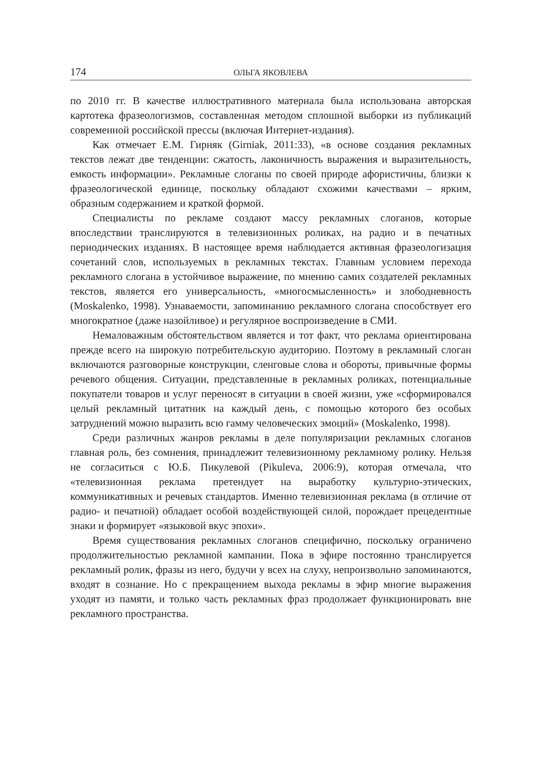174 ОЛЬГА ЯКОВЛЕВА
по 2010 гг. В качестве иллюстративного материала была использована авторская картотека фразеологизмов, составленная методом сплошной выборки из публикаций современной российской прессы (включая Интернет-издания).
Как отмечает Е.М. Гирняк (Girniak, 2011:33), «в основе создания рекламных текстов лежат две тенденции: сжатость, лаконичность выражения и выразительность, емкость информации». Рекламные слоганы по своей природе афористичны, близки к фразеологической единице, поскольку обладают схожими качествами – ярким, образным содержанием и краткой формой.
Специалисты по рекламе создают массу рекламных слоганов, которые впоследствии транслируются в телевизионных роликах, на радио и в печатных периодических изданиях. В настоящее время наблюдается активная фразеологизация сочетаний слов, используемых в рекламных текстах. Главным условием перехода рекламного слогана в устойчивое выражение, по мнению самих создателей рекламных текстов, является его универсальность, «многосмысленность» и злободневность (Moskalenko, 1998). Узнаваемости, запоминанию рекламного слогана способствует его многократное (даже назойливое) и регулярное воспроизведение в СМИ.
Немаловажным обстоятельством является и тот факт, что реклама ориентирована прежде всего на широкую потребительскую аудиторию. Поэтому в рекламный слоган включаются разговорные конструкции, сленговые слова и обороты, привычные формы речевого общения. Ситуации, представленные в рекламных роликах, потенциальные покупатели товаров и услуг переносят в ситуации в своей жизни, уже «сформировался целый рекламный цитатник на каждый день, с помощью которого без особых затруднений можно выразить всю гамму человеческих эмоций» (Moskalenko, 1998).
Среди различных жанров рекламы в деле популяризации рекламных слоганов главная роль, без сомнения, принадлежит телевизионному рекламному ролику. Нельзя не согласиться с Ю.Б. Пикулевой (Pikuleva, 2006:9), которая отмечала, что «телевизионная реклама претендует на выработку культурно-этических, коммуникативных и речевых стандартов. Именно телевизионная реклама (в отличие от радио- и печатной) обладает особой воздействующей силой, порождает прецедентные знаки и формирует «языковой вкус эпохи».
Время существования рекламных слоганов специфично, поскольку ограничено продолжительностью рекламной кампании. Пока в эфире постоянно транслируется рекламный ролик, фразы из него, будучи у всех на слуху, непроизвольно запоминаются, входят в сознание. Но с прекращением выхода рекламы в эфир многие выражения уходят из памяти, и только часть рекламных фраз продолжает функционировать вне рекламного пространства.